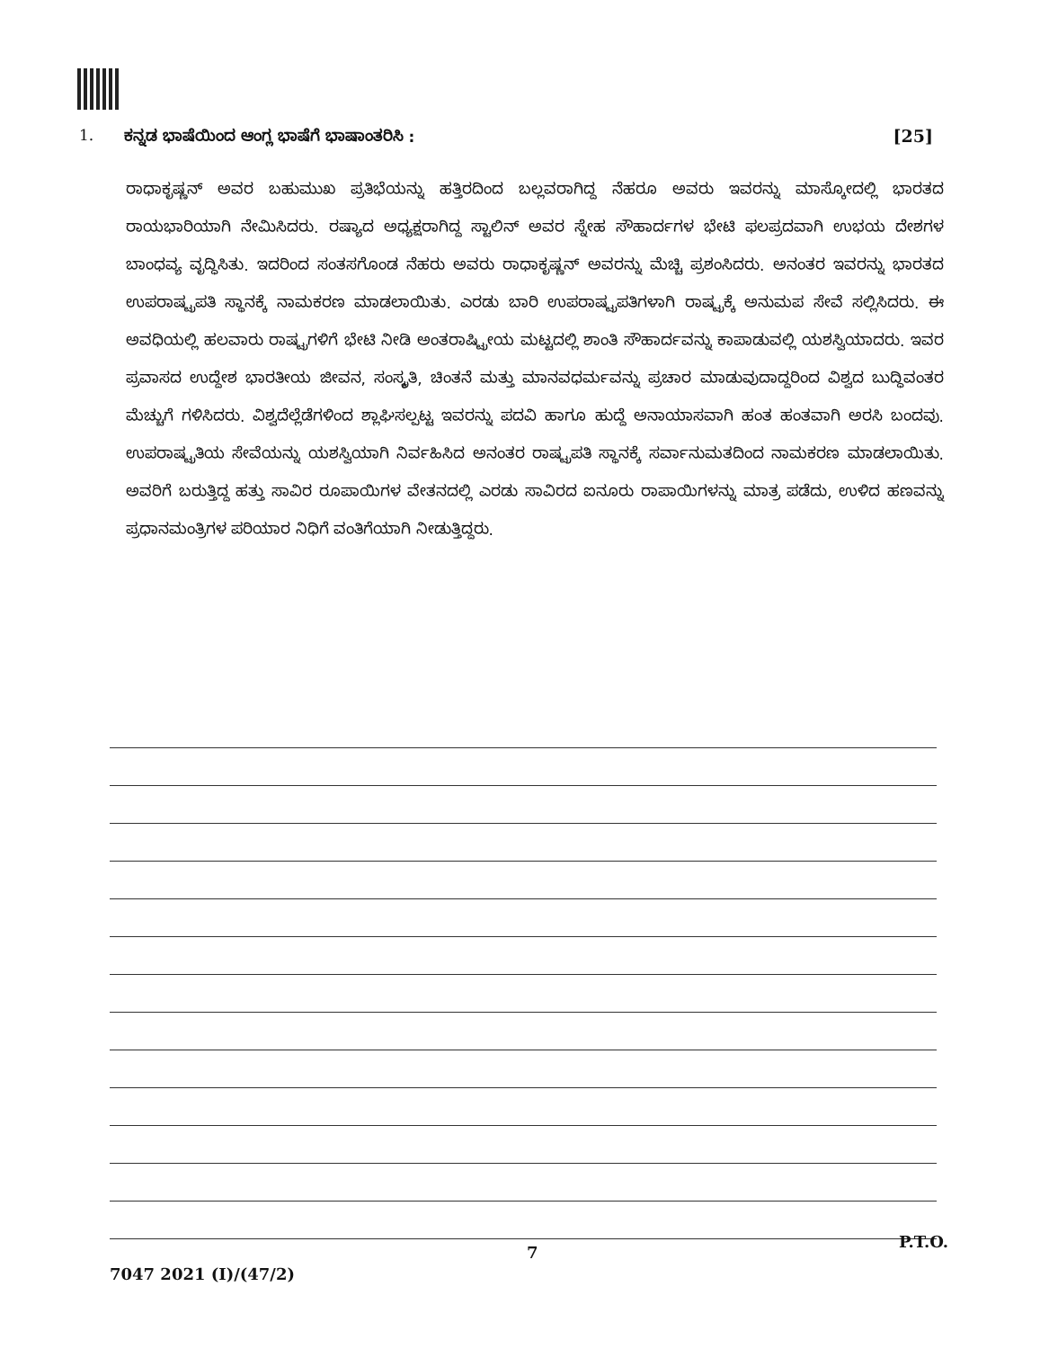1. ಕನ್ನಡ ಭಾಷೆಯಿಂದ ಆಂಗ್ಲ ಭಾಷೆಗೆ ಭಾಷಾಂತರಿಸಿ : [25]
ರಾಧಾಕೃಷ್ಣನ್ ಅವರ ಬಹುಮುಖ ಪ್ರತಿಭೆಯನ್ನು ಹತ್ತಿರದಿಂದ ಬಲ್ಲವರಾಗಿದ್ದ ನೆಹರೂ ಅವರು ಇವರನ್ನು ಮಾಸ್ಕೋದಲ್ಲಿ ಭಾರತದ ರಾಯಭಾರಿಯಾಗಿ ನೇಮಿಸಿದರು. ರಷ್ಯಾದ ಅಧ್ಯಕ್ಷರಾಗಿದ್ದ ಸ್ಟಾಲಿನ್ ಅವರ ಸ್ನೇಹ ಸೌಹಾರ್ದಗಳ ಭೇಟಿ ಫಲಪ್ರದವಾಗಿ ಉಭಯ ದೇಶಗಳ ಬಾಂಧವ್ಯ ವೃದ್ಧಿಸಿತು. ಇದರಿಂದ ಸಂತಸಗೊಂಡ ನೆಹರು ಅವರು ರಾಧಾಕೃಷ್ಣನ್ ಅವರನ್ನು ಮೆಚ್ಚಿ ಪ್ರಶಂಸಿದರು. ಅನಂತರ ಇವರನ್ನು ಭಾರತದ ಉಪರಾಷ್ಟ್ರಪತಿ ಸ್ಥಾನಕ್ಕೆ ನಾಮಕರಣ ಮಾಡಲಾಯಿತು. ಎರಡು ಬಾರಿ ಉಪರಾಷ್ಟ್ರಪತಿಗಳಾಗಿ ರಾಷ್ಟ್ರಕ್ಕೆ ಅನುಮಪ ಸೇವೆ ಸಲ್ಲಿಸಿದರು. ಈ ಅವಧಿಯಲ್ಲಿ ಹಲವಾರು ರಾಷ್ಟ್ರಗಳಿಗೆ ಭೇಟಿ ನೀಡಿ ಅಂತರಾಷ್ಟ್ರೀಯ ಮಟ್ಟದಲ್ಲಿ ಶಾಂತಿ ಸೌಹಾರ್ದವನ್ನು ಕಾಪಾಡುವಲ್ಲಿ ಯಶಸ್ವಿಯಾದರು. ಇವರ ಪ್ರವಾಸದ ಉದ್ದೇಶ ಭಾರತೀಯ ಜೀವನ, ಸಂಸ್ಕೃತಿ, ಚಿಂತನೆ ಮತ್ತು ಮಾನವಧರ್ಮವನ್ನು ಪ್ರಚಾರ ಮಾಡುವುದಾದ್ದರಿಂದ ವಿಶ್ವದ ಬುದ್ಧಿವಂತರ ಮೆಚ್ಚುಗೆ ಗಳಿಸಿದರು. ವಿಶ್ವದೆಲ್ಲೆಡೆಗಳಿಂದ ಶ್ಲಾಘಿಸಲ್ಪಟ್ಟ ಇವರನ್ನು ಪದವಿ ಹಾಗೂ ಹುದ್ದೆ ಅನಾಯಾಸವಾಗಿ ಹಂತ ಹಂತವಾಗಿ ಅರಸಿ ಬಂದವು. ಉಪರಾಷ್ಟ್ರತಿಯ ಸೇವೆಯನ್ನು ಯಶಸ್ವಿಯಾಗಿ ನಿರ್ವಹಿಸಿದ ಅನಂತರ ರಾಷ್ಟ್ರಪತಿ ಸ್ಥಾನಕ್ಕೆ ಸರ್ವಾನುಮತದಿಂದ ನಾಮಕರಣ ಮಾಡಲಾಯಿತು. ಅವರಿಗೆ ಬರುತ್ತಿದ್ದ ಹತ್ತು ಸಾವಿರ ರೂಪಾಯಿಗಳ ವೇತನದಲ್ಲಿ ಎರಡು ಸಾವಿರದ ಐನೂರು ರಾಪಾಯಿಗಳನ್ನು ಮಾತ್ರ ಪಡೆದು, ಉಳಿದ ಹಣವನ್ನು ಪ್ರಧಾನಮಂತ್ರಿಗಳ ಪರಿಯಾರ ನಿಧಿಗೆ ವಂತಿಗೆಯಾಗಿ ನೀಡುತ್ತಿದ್ದರು.
7
P.T.O.
7047 2021 (I)/(47/2)